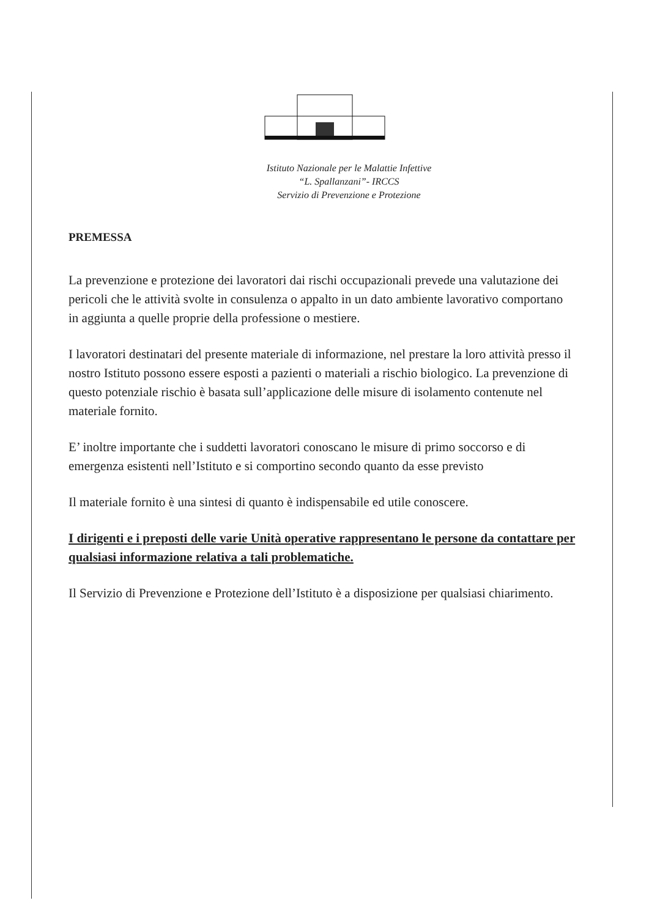Istituto Nazionale per le Malattie Infettive
“L. Spallanzani”- IRCCS
Servizio di Prevenzione e Protezione
PREMESSA
La prevenzione e protezione dei lavoratori dai rischi occupazionali prevede una valutazione dei pericoli che le attività svolte in consulenza o appalto in un dato ambiente lavorativo comportano in aggiunta a quelle proprie della professione o mestiere.
I lavoratori destinatari del presente materiale di informazione, nel prestare la loro attività presso il nostro Istituto possono essere esposti a pazienti o materiali a rischio biologico. La prevenzione di questo potenziale rischio è basata sull’applicazione delle misure di isolamento contenute nel materiale fornito.
E’ inoltre importante che i suddetti lavoratori conoscano le misure di primo soccorso e di emergenza esistenti nell’Istituto e si comportino secondo quanto da esse previsto
Il materiale fornito è una sintesi di quanto è indispensabile ed utile conoscere.
I dirigenti e i preposti delle varie Unità operative rappresentano le persone da contattare per qualsiasi informazione relativa a tali problematiche.
Il Servizio di Prevenzione e Protezione dell’Istituto è a disposizione per qualsiasi chiarimento.